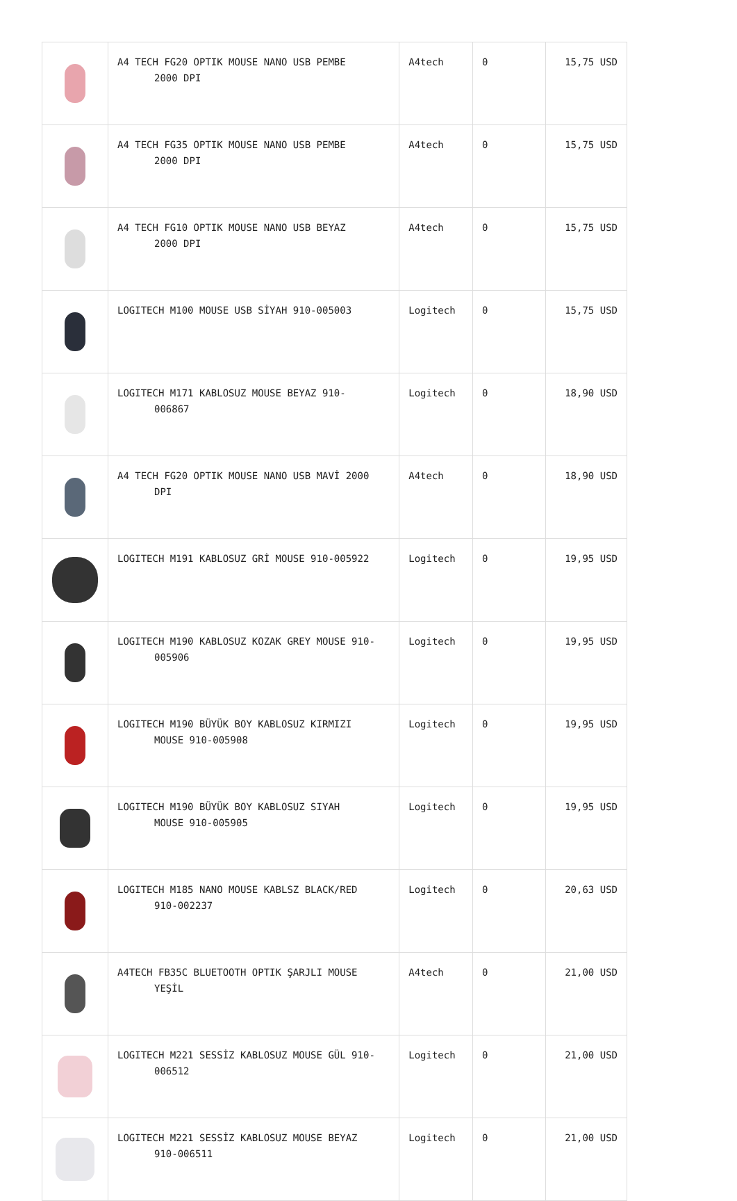| | A4 TECH FG20 OPTIK MOUSE NANO USB PEMBE 2000 DPI | A4tech | 0 | 15,75 USD |
| | A4 TECH FG35 OPTIK MOUSE NANO USB PEMBE 2000 DPI | A4tech | 0 | 15,75 USD |
| | A4 TECH FG10 OPTIK MOUSE NANO USB BEYAZ 2000 DPI | A4tech | 0 | 15,75 USD |
| | LOGITECH M100 MOUSE USB SİYAH 910-005003 | Logitech | 0 | 15,75 USD |
| | LOGITECH M171 KABLOSUZ MOUSE BEYAZ 910- 006867 | Logitech | 0 | 18,90 USD |
| | A4 TECH FG20 OPTIK MOUSE NANO USB MAVİ 2000 DPI | A4tech | 0 | 18,90 USD |
| | LOGITECH M191 KABLOSUZ GRİ MOUSE 910-005922 | Logitech | 0 | 19,95 USD |
| | LOGITECH M190 KABLOSUZ KOZAK GREY MOUSE 910- 005906 | Logitech | 0 | 19,95 USD |
| | LOGITECH M190 BÜYÜK BOY KABLOSUZ KIRMIZI MOUSE 910-005908 | Logitech | 0 | 19,95 USD |
| | LOGITECH M190 BÜYÜK BOY KABLOSUZ SIYAH MOUSE 910-005905 | Logitech | 0 | 19,95 USD |
| | LOGITECH M185 NANO MOUSE KABLSZ BLACK/RED 910-002237 | Logitech | 0 | 20,63 USD |
| | A4TECH FB35C BLUETOOTH OPTIK ŞARJLI MOUSE YEŞİL | A4tech | 0 | 21,00 USD |
| | LOGITECH M221 SESSİZ KABLOSUZ MOUSE GÜL 910- 006512 | Logitech | 0 | 21,00 USD |
| | LOGITECH M221 SESSİZ KABLOSUZ MOUSE BEYAZ 910-006511 | Logitech | 0 | 21,00 USD |